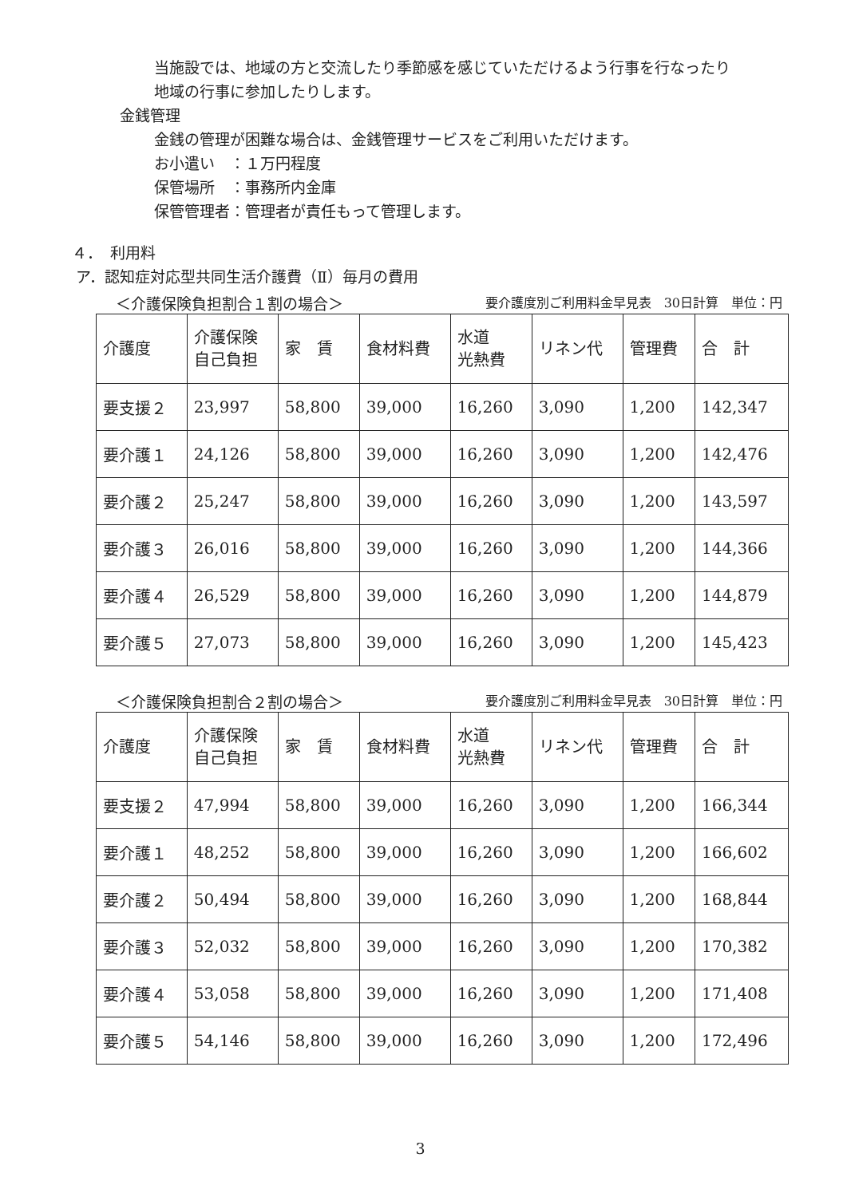当施設では、地域の方と交流したり季節感を感じていただけるよう行事を行なったり
地域の行事に参加したりします。
金銭管理
金銭の管理が困難な場合は、金銭管理サービスをご利用いただけます。
お小遣い　：１万円程度
保管場所　：事務所内金庫
保管管理者：管理者が責任もって管理します。
４．　利用料
ア．認知症対応型共同生活介護費（Ⅱ）毎月の費用
＜介護保険負担割合１割の場合＞ 要介護度別ご利用料金早見表　30日計算　単位：円
| 介護度 | 介護保険 自己負担 | 家 賃 | 食材料費 | 水道 光熱費 | リネン代 | 管理費 | 合 計 |
| --- | --- | --- | --- | --- | --- | --- | --- |
| 要支援２ | 23,997 | 58,800 | 39,000 | 16,260 | 3,090 | 1,200 | 142,347 |
| 要介護１ | 24,126 | 58,800 | 39,000 | 16,260 | 3,090 | 1,200 | 142,476 |
| 要介護２ | 25,247 | 58,800 | 39,000 | 16,260 | 3,090 | 1,200 | 143,597 |
| 要介護３ | 26,016 | 58,800 | 39,000 | 16,260 | 3,090 | 1,200 | 144,366 |
| 要介護４ | 26,529 | 58,800 | 39,000 | 16,260 | 3,090 | 1,200 | 144,879 |
| 要介護５ | 27,073 | 58,800 | 39,000 | 16,260 | 3,090 | 1,200 | 145,423 |
＜介護保険負担割合２割の場合＞ 要介護度別ご利用料金早見表　30日計算　単位：円
| 介護度 | 介護保険 自己負担 | 家 賃 | 食材料費 | 水道 光熱費 | リネン代 | 管理費 | 合 計 |
| --- | --- | --- | --- | --- | --- | --- | --- |
| 要支援２ | 47,994 | 58,800 | 39,000 | 16,260 | 3,090 | 1,200 | 166,344 |
| 要介護１ | 48,252 | 58,800 | 39,000 | 16,260 | 3,090 | 1,200 | 166,602 |
| 要介護２ | 50,494 | 58,800 | 39,000 | 16,260 | 3,090 | 1,200 | 168,844 |
| 要介護３ | 52,032 | 58,800 | 39,000 | 16,260 | 3,090 | 1,200 | 170,382 |
| 要介護４ | 53,058 | 58,800 | 39,000 | 16,260 | 3,090 | 1,200 | 171,408 |
| 要介護５ | 54,146 | 58,800 | 39,000 | 16,260 | 3,090 | 1,200 | 172,496 |
3